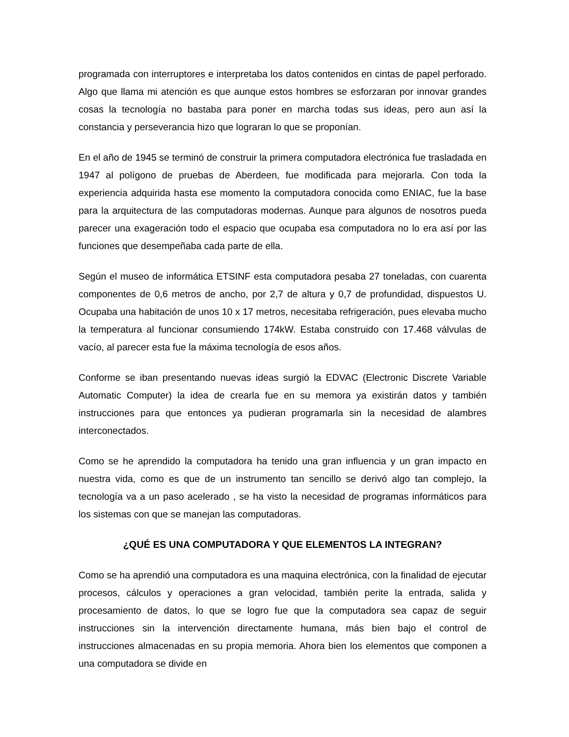programada con interruptores e interpretaba los datos contenidos en cintas de papel perforado. Algo que llama mi atención es que aunque estos hombres se esforzaran por innovar grandes cosas la tecnología no bastaba para poner en marcha todas sus ideas, pero aun así la constancia y perseverancia hizo que lograran lo que se proponían.
En el año de 1945 se terminó de construir la primera computadora electrónica fue trasladada en 1947 al polígono de pruebas de Aberdeen, fue modificada para mejorarla. Con toda la experiencia adquirida hasta ese momento la computadora conocida como ENIAC, fue la base para la arquitectura de las computadoras modernas. Aunque para algunos de nosotros pueda parecer una exageración todo el espacio que ocupaba esa computadora no lo era así por las funciones que desempeñaba cada parte de ella.
Según el museo de informática ETSINF esta computadora pesaba 27 toneladas, con cuarenta componentes de 0,6 metros de ancho, por 2,7 de altura y 0,7 de profundidad, dispuestos U. Ocupaba una habitación de unos 10 x 17 metros, necesitaba refrigeración, pues elevaba mucho la temperatura al funcionar consumiendo 174kW. Estaba construido con 17.468 válvulas de vacío, al parecer esta fue la máxima tecnología de esos años.
Conforme se iban presentando nuevas ideas surgió la EDVAC (Electronic Discrete Variable Automatic Computer) la idea de crearla fue en su memora ya existirán datos y también instrucciones para que entonces ya pudieran programarla sin la necesidad de alambres interconectados.
Como se he aprendido la computadora ha tenido una gran influencia y un gran impacto en nuestra vida, como es que de un instrumento tan sencillo se derivó algo tan complejo, la tecnología va a un paso acelerado , se ha visto la necesidad de programas informáticos para los sistemas con que se manejan las computadoras.
¿QUÉ ES UNA COMPUTADORA Y QUE ELEMENTOS LA INTEGRAN?
Como se ha aprendió una computadora es una maquina electrónica, con la finalidad de ejecutar procesos, cálculos y operaciones a gran velocidad, también perite la entrada, salida y procesamiento de datos, lo que se logro fue que la computadora sea capaz de seguir instrucciones sin la intervención directamente humana, más bien bajo el control de instrucciones almacenadas en su propia memoria. Ahora bien los elementos que componen a una computadora se divide en